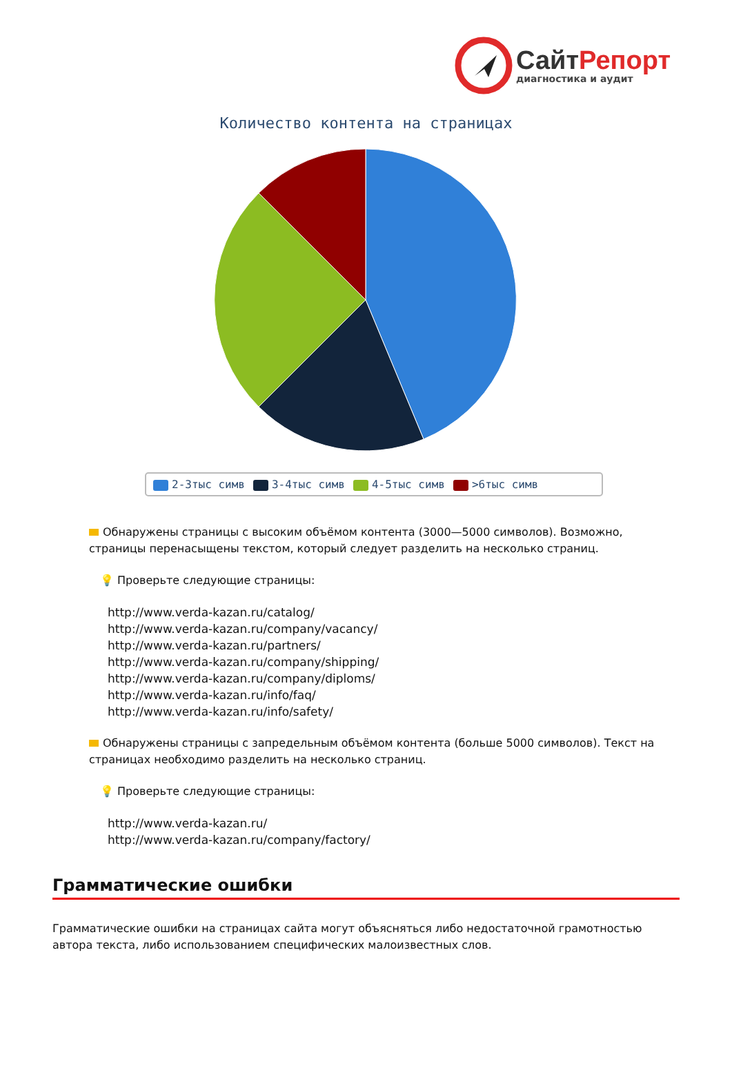Сайт Репорт
диагностика и аудит
Количество контента на страницах
2-3тыс симв 3-4тыс симв 4-5тыс симв >6тыс симв
Обнаружены страницы с высоким объёмом контента (3000—5000 символов). Возможно, страницы перенасыщены текстом, который следует разделить на несколько страниц.
💡 Проверьте следующие страницы:
http://www.verda-kazan.ru/catalog/
http://www.verda-kazan.ru/company/vacancy/
http://www.verda-kazan.ru/partners/
http://www.verda-kazan.ru/company/shipping/
http://www.verda-kazan.ru/company/diploms/
http://www.verda-kazan.ru/info/faq/
http://www.verda-kazan.ru/info/safety/
Обнаружены страницы с запредельным объёмом контента (больше 5000 символов). Текст на страницах необходимо разделить на несколько страниц.
💡 Проверьте следующие страницы:
http://www.verda-kazan.ru/
http://www.verda-kazan.ru/company/factory/
Грамматические ошибки
Грамматические ошибки на страницах сайта могут объясняться либо недостаточной грамотностью автора текста, либо использованием специфических малоизвестных слов.